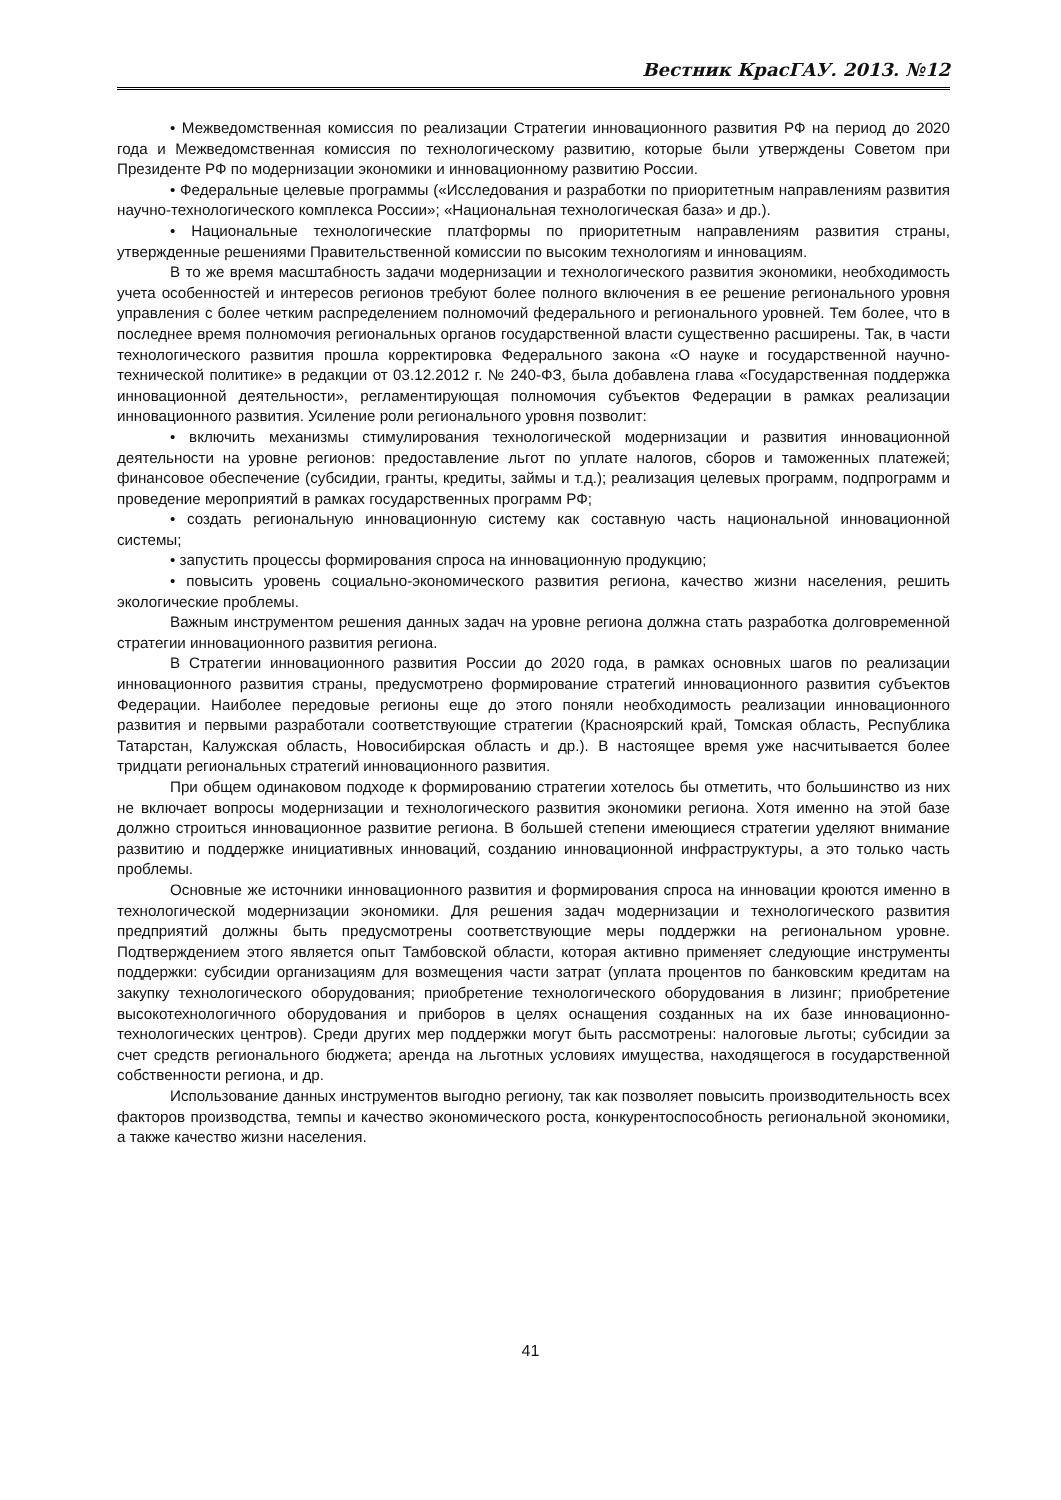Вестник КрасГАУ. 2013. №12
• Межведомственная комиссия по реализации Стратегии инновационного развития РФ на период до 2020 года и Межведомственная комиссия по технологическому развитию, которые были утверждены Советом при Президенте РФ по модернизации экономики и инновационному развитию России.
• Федеральные целевые программы («Исследования и разработки по приоритетным направлениям развития научно-технологического комплекса России»; «Национальная технологическая база» и др.).
• Национальные технологические платформы по приоритетным направлениям развития страны, утвержденные решениями Правительственной комиссии по высоким технологиям и инновациям.
В то же время масштабность задачи модернизации и технологического развития экономики, необходимость учета особенностей и интересов регионов требуют более полного включения в ее решение регионального уровня управления с более четким распределением полномочий федерального и регионального уровней. Тем более, что в последнее время полномочия региональных органов государственной власти существенно расширены. Так, в части технологического развития прошла корректировка Федерального закона «О науке и государственной научно-технической политике» в редакции от 03.12.2012 г. № 240-ФЗ, была добавлена глава «Государственная поддержка инновационной деятельности», регламентирующая полномочия субъектов Федерации в рамках реализации инновационного развития. Усиление роли регионального уровня позволит:
• включить механизмы стимулирования технологической модернизации и развития инновационной деятельности на уровне регионов: предоставление льгот по уплате налогов, сборов и таможенных платежей; финансовое обеспечение (субсидии, гранты, кредиты, займы и т.д.); реализация целевых программ, подпрограмм и проведение мероприятий в рамках государственных программ РФ;
• создать региональную инновационную систему как составную часть национальной инновационной системы;
• запустить процессы формирования спроса на инновационную продукцию;
• повысить уровень социально-экономического развития региона, качество жизни населения, решить экологические проблемы.
Важным инструментом решения данных задач на уровне региона должна стать разработка долговременной стратегии инновационного развития региона.
В Стратегии инновационного развития России до 2020 года, в рамках основных шагов по реализации инновационного развития страны, предусмотрено формирование стратегий инновационного развития субъектов Федерации. Наиболее передовые регионы еще до этого поняли необходимость реализации инновационного развития и первыми разработали соответствующие стратегии (Красноярский край, Томская область, Республика Татарстан, Калужская область, Новосибирская область и др.). В настоящее время уже насчитывается более тридцати региональных стратегий инновационного развития.
При общем одинаковом подходе к формированию стратегии хотелось бы отметить, что большинство из них не включает вопросы модернизации и технологического развития экономики региона. Хотя именно на этой базе должно строиться инновационное развитие региона. В большей степени имеющиеся стратегии уделяют внимание развитию и поддержке инициативных инноваций, созданию инновационной инфраструктуры, а это только часть проблемы.
Основные же источники инновационного развития и формирования спроса на инновации кроются именно в технологической модернизации экономики. Для решения задач модернизации и технологического развития предприятий должны быть предусмотрены соответствующие меры поддержки на региональном уровне. Подтверждением этого является опыт Тамбовской области, которая активно применяет следующие инструменты поддержки: субсидии организациям для возмещения части затрат (уплата процентов по банковским кредитам на закупку технологического оборудования; приобретение технологического оборудования в лизинг; приобретение высокотехнологичного оборудования и приборов в целях оснащения созданных на их базе инновационно-технологических центров). Среди других мер поддержки могут быть рассмотрены: налоговые льготы; субсидии за счет средств регионального бюджета; аренда на льготных условиях имущества, находящегося в государственной собственности региона, и др.
Использование данных инструментов выгодно региону, так как позволяет повысить производительность всех факторов производства, темпы и качество экономического роста, конкурентоспособность региональной экономики, а также качество жизни населения.
41